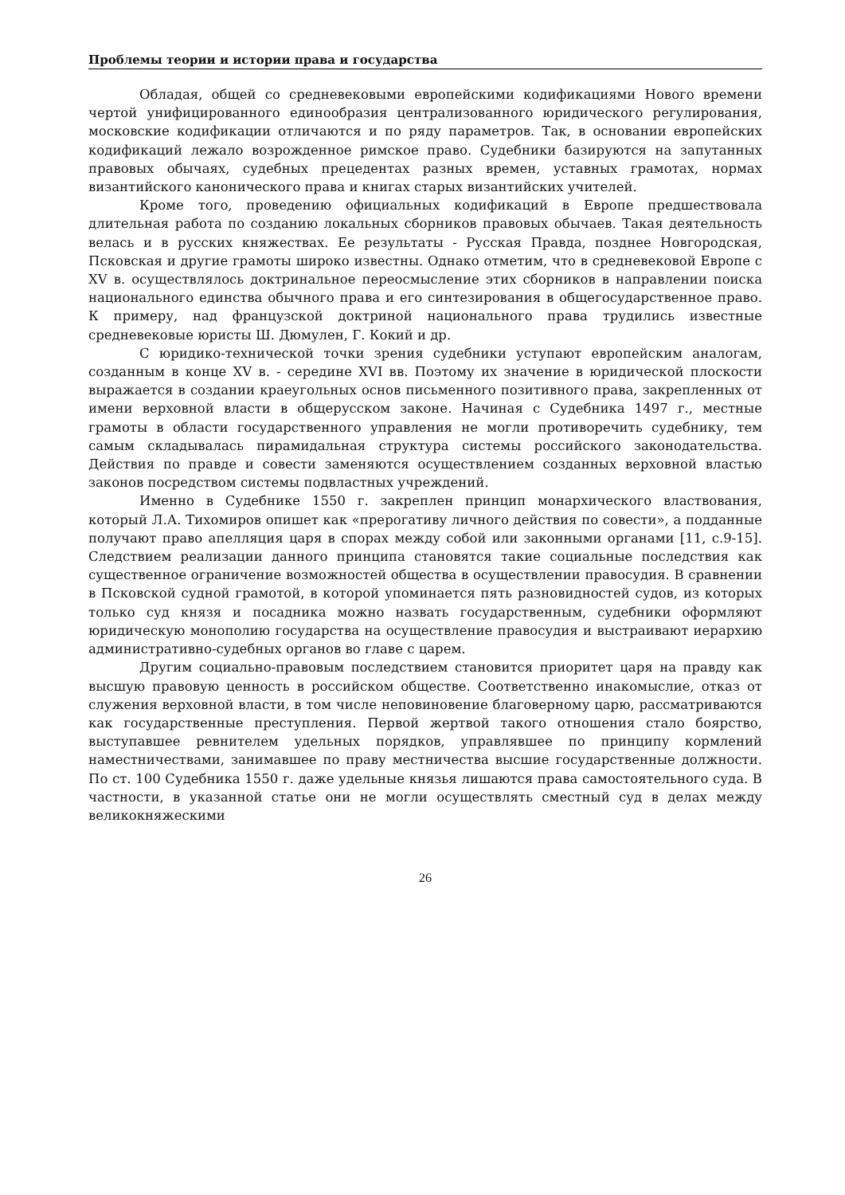Проблемы теории и истории права и государства
Обладая, общей со средневековыми европейскими кодификациями Нового времени чертой унифицированного единообразия централизованного юридического регулирования, московские кодификации отличаются и по ряду параметров. Так, в основании европейских кодификаций лежало возрожденное римское право. Судебники базируются на запутанных правовых обычаях, судебных прецедентах разных времен, уставных грамотах, нормах византийского канонического права и книгах старых византийских учителей.
Кроме того, проведению официальных кодификаций в Европе предшествовала длительная работа по созданию локальных сборников правовых обычаев. Такая деятельность велась и в русских княжествах. Ее результаты - Русская Правда, позднее Новгородская, Псковская и другие грамоты широко известны. Однако отметим, что в средневековой Европе с XV в. осуществлялось доктринальное переосмысление этих сборников в направлении поиска национального единства обычного права и его синтезирования в общегосударственное право. К примеру, над французской доктриной национального права трудились известные средневековые юристы Ш. Дюмулен, Г. Кокий и др.
С юридико-технической точки зрения судебники уступают европейским аналогам, созданным в конце XV в. - середине XVI вв. Поэтому их значение в юридической плоскости выражается в создании краеугольных основ письменного позитивного права, закрепленных от имени верховной власти в общерусском законе. Начиная с Судебника 1497 г., местные грамоты в области государственного управления не могли противоречить судебнику, тем самым складывалась пирамидальная структура системы российского законодательства. Действия по правде и совести заменяются осуществлением созданных верховной властью законов посредством системы подвластных учреждений.
Именно в Судебнике 1550 г. закреплен принцип монархического властвования, который Л.А. Тихомиров опишет как «прерогативу личного действия по совести», а подданные получают право апелляция царя в спорах между собой или законными органами [11, с.9-15]. Следствием реализации данного принципа становятся такие социальные последствия как существенное ограничение возможностей общества в осуществлении правосудия. В сравнении в Псковской судной грамотой, в которой упоминается пять разновидностей судов, из которых только суд князя и посадника можно назвать государственным, судебники оформляют юридическую монополию государства на осуществление правосудия и выстраивают иерархию административно-судебных органов во главе с царем.
Другим социально-правовым последствием становится приоритет царя на правду как высшую правовую ценность в российском обществе. Соответственно инакомыслие, отказ от служения верховной власти, в том числе неповиновение благоверному царю, рассматриваются как государственные преступления. Первой жертвой такого отношения стало боярство, выступавшее ревнителем удельных порядков, управлявшее по принципу кормлений наместничествами, занимавшее по праву местничества высшие государственные должности. По ст. 100 Судебника 1550 г. даже удельные князья лишаются права самостоятельного суда. В частности, в указанной статье они не могли осуществлять сместный суд в делах между великокняжескими
26